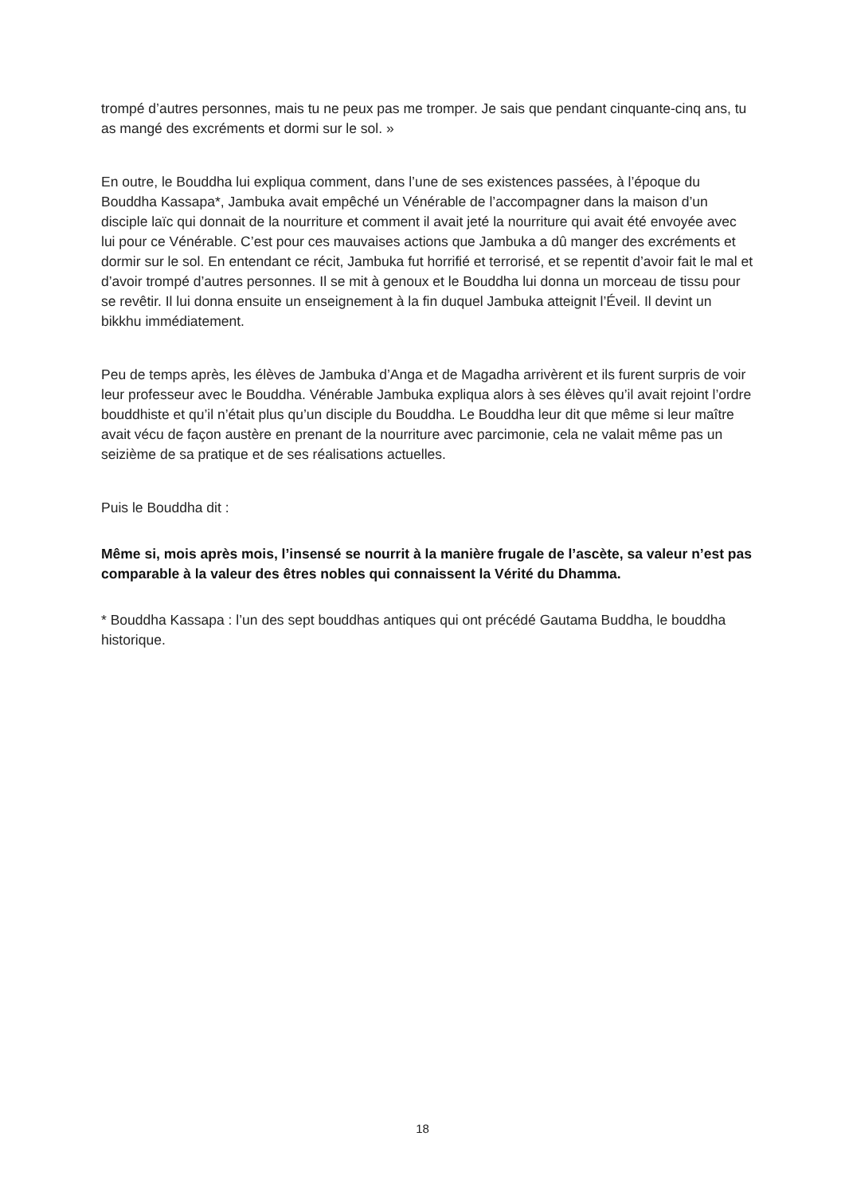trompé d’autres personnes, mais tu ne peux pas me tromper. Je sais que pendant cinquante-cinq ans, tu as mangé des excréments et dormi sur le sol. »
En outre, le Bouddha lui expliqua comment, dans l’une de ses existences passées, à l’époque du Bouddha Kassapa*, Jambuka avait empêché un Vénérable de l’accompagner dans la maison d’un disciple laïc qui donnait de la nourriture et comment il avait jeté la nourriture qui avait été envoyée avec lui pour ce Vénérable. C’est pour ces mauvaises actions que Jambuka a dû manger des excréments et dormir sur le sol. En entendant ce récit, Jambuka fut horrifié et terrorisé, et se repentit d’avoir fait le mal et d’avoir trompé d’autres personnes. Il se mit à genoux et le Bouddha lui donna un morceau de tissu pour se revêtir. Il lui donna ensuite un enseignement à la fin duquel Jambuka atteignit l’Éveil. Il devint un bikkhu immédiatement.
Peu de temps après, les élèves de Jambuka d’Anga et de Magadha arrivèrent et ils furent surpris de voir leur professeur avec le Bouddha. Vénérable Jambuka expliqua alors à ses élèves qu’il avait rejoint l’ordre bouddhiste et qu’il n’était plus qu’un disciple du Bouddha. Le Bouddha leur dit que même si leur maître avait vécu de façon austère en prenant de la nourriture avec parcimonie, cela ne valait même pas un seizième de sa pratique et de ses réalisations actuelles.
Puis le Bouddha dit :
Même si, mois après mois, l’insensé se nourrit à la manière frugale de l’ascète, sa valeur n’est pas comparable à la valeur des êtres nobles qui connaissent la Vérité du Dhamma.
* Bouddha Kassapa : l’un des sept bouddhas antiques qui ont précédé Gautama Buddha, le bouddha historique.
18